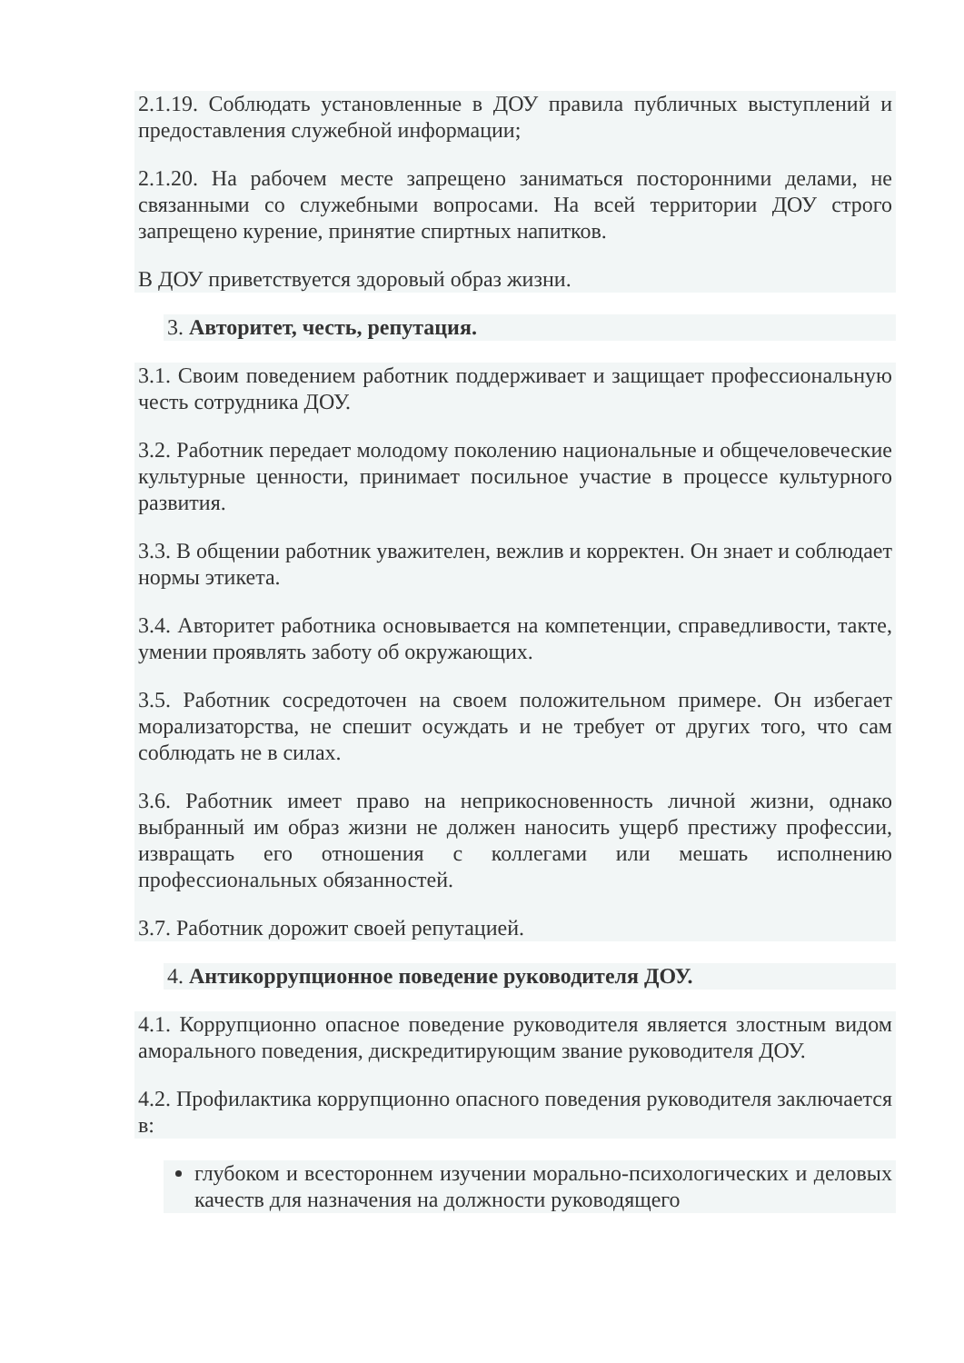2.1.19. Соблюдать установленные в ДОУ правила публичных выступлений и предоставления служебной информации;
2.1.20. На рабочем месте запрещено заниматься посторонними делами, не связанными со служебными вопросами. На всей территории ДОУ строго запрещено курение, принятие спиртных напитков.
В ДОУ приветствуется здоровый образ жизни.
3. Авторитет, честь, репутация.
3.1. Своим поведением работник поддерживает и защищает профессиональную честь сотрудника ДОУ.
3.2. Работник передает молодому поколению национальные и общечеловеческие культурные ценности, принимает посильное участие в процессе культурного развития.
3.3. В общении работник уважителен, вежлив и корректен. Он знает и соблюдает нормы этикета.
3.4. Авторитет работника основывается на компетенции, справедливости, такте, умении проявлять заботу об окружающих.
3.5. Работник сосредоточен на своем положительном примере. Он избегает морализаторства, не спешит осуждать и не требует от других того, что сам соблюдать не в силах.
3.6. Работник имеет право на неприкосновенность личной жизни, однако выбранный им образ жизни не должен наносить ущерб престижу профессии, извращать его отношения с коллегами или мешать исполнению профессиональных обязанностей.
3.7. Работник дорожит своей репутацией.
4. Антикоррупционное поведение руководителя ДОУ.
4.1. Коррупционно опасное поведение руководителя является злостным видом аморального поведения, дискредитирующим звание руководителя ДОУ.
4.2. Профилактика коррупционно опасного поведения руководителя заключается в:
глубоком и всестороннем изучении морально-психологических и деловых качеств для назначения на должности руководящего